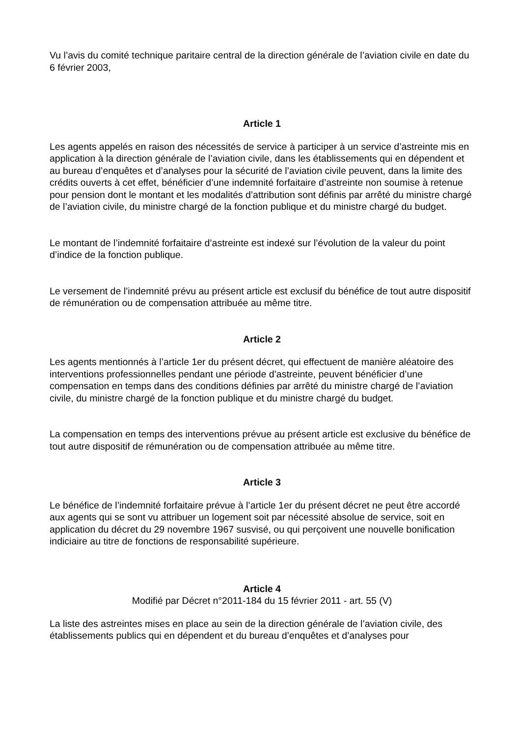Vu l’avis du comité technique paritaire central de la direction générale de l’aviation civile en date du 6 février 2003,
Article 1
Les agents appelés en raison des nécessités de service à participer à un service d’astreinte mis en application à la direction générale de l’aviation civile, dans les établissements qui en dépendent et au bureau d’enquêtes et d’analyses pour la sécurité de l’aviation civile peuvent, dans la limite des crédits ouverts à cet effet, bénéficier d’une indemnité forfaitaire d’astreinte non soumise à retenue pour pension dont le montant et les modalités d’attribution sont définis par arrêté du ministre chargé de l’aviation civile, du ministre chargé de la fonction publique et du ministre chargé du budget.
Le montant de l’indemnité forfaitaire d’astreinte est indexé sur l’évolution de la valeur du point d’indice de la fonction publique.
Le versement de l’indemnité prévu au présent article est exclusif du bénéfice de tout autre dispositif de rémunération ou de compensation attribuée au même titre.
Article 2
Les agents mentionnés à l’article 1er du présent décret, qui effectuent de manière aléatoire des interventions professionnelles pendant une période d’astreinte, peuvent bénéficier d’une compensation en temps dans des conditions définies par arrêté du ministre chargé de l’aviation civile, du ministre chargé de la fonction publique et du ministre chargé du budget.
La compensation en temps des interventions prévue au présent article est exclusive du bénéfice de tout autre dispositif de rémunération ou de compensation attribuée au même titre.
Article 3
Le bénéfice de l’indemnité forfaitaire prévue à l’article 1er du présent décret ne peut être accordé aux agents qui se sont vu attribuer un logement soit par nécessité absolue de service, soit en application du décret du 29 novembre 1967 susvisé, ou qui perçoivent une nouvelle bonification indiciaire au titre de fonctions de responsabilité supérieure.
Article 4
Modifié par Décret n°2011-184 du 15 février 2011 - art. 55 (V)
La liste des astreintes mises en place au sein de la direction générale de l’aviation civile, des établissements publics qui en dépendent et du bureau d’enquêtes et d’analyses pour